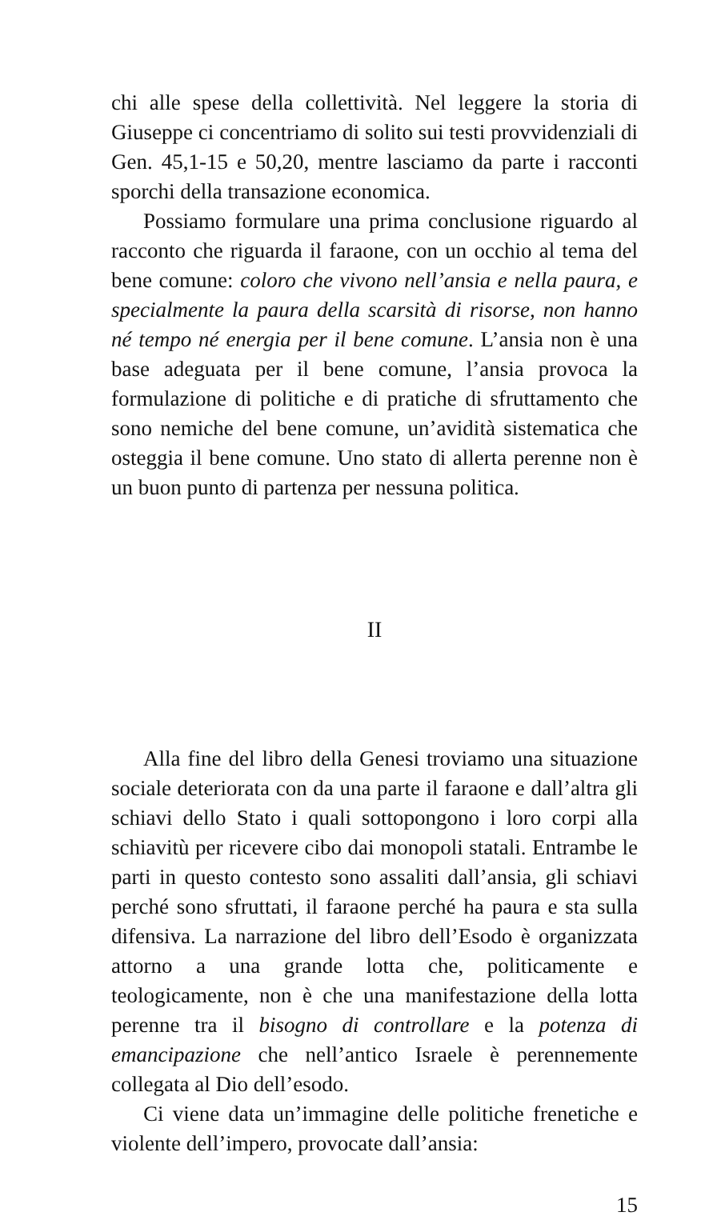chi alle spese della collettività. Nel leggere la storia di Giuseppe ci concentriamo di solito sui testi provvidenziali di Gen. 45,1-15 e 50,20, mentre lasciamo da parte i racconti sporchi della transazione economica.
Possiamo formulare una prima conclusione riguardo al racconto che riguarda il faraone, con un occhio al tema del bene comune: coloro che vivono nell’ansia e nella paura, e specialmente la paura della scarsità di risorse, non hanno né tempo né energia per il bene comune. L’ansia non è una base adeguata per il bene comune, l’ansia provoca la formulazione di politiche e di pratiche di sfruttamento che sono nemiche del bene comune, un’avidità sistematica che osteggia il bene comune. Uno stato di allerta perenne non è un buon punto di partenza per nessuna politica.
II
Alla fine del libro della Genesi troviamo una situazione sociale deteriorata con da una parte il faraone e dall’altra gli schiavi dello Stato i quali sottopongono i loro corpi alla schiavitù per ricevere cibo dai monopoli statali. Entrambe le parti in questo contesto sono assaliti dall’ansia, gli schiavi perché sono sfruttati, il faraone perché ha paura e sta sulla difensiva. La narrazione del libro dell’Esodo è organizzata attorno a una grande lotta che, politicamente e teologicamente, non è che una manifestazione della lotta perenne tra il bisogno di controllare e la potenza di emancipazione che nell’antico Israele è perennemente collegata al Dio dell’esodo.
Ci viene data un’immagine delle politiche frenetiche e violente dell’impero, provocate dall’ansia:
15